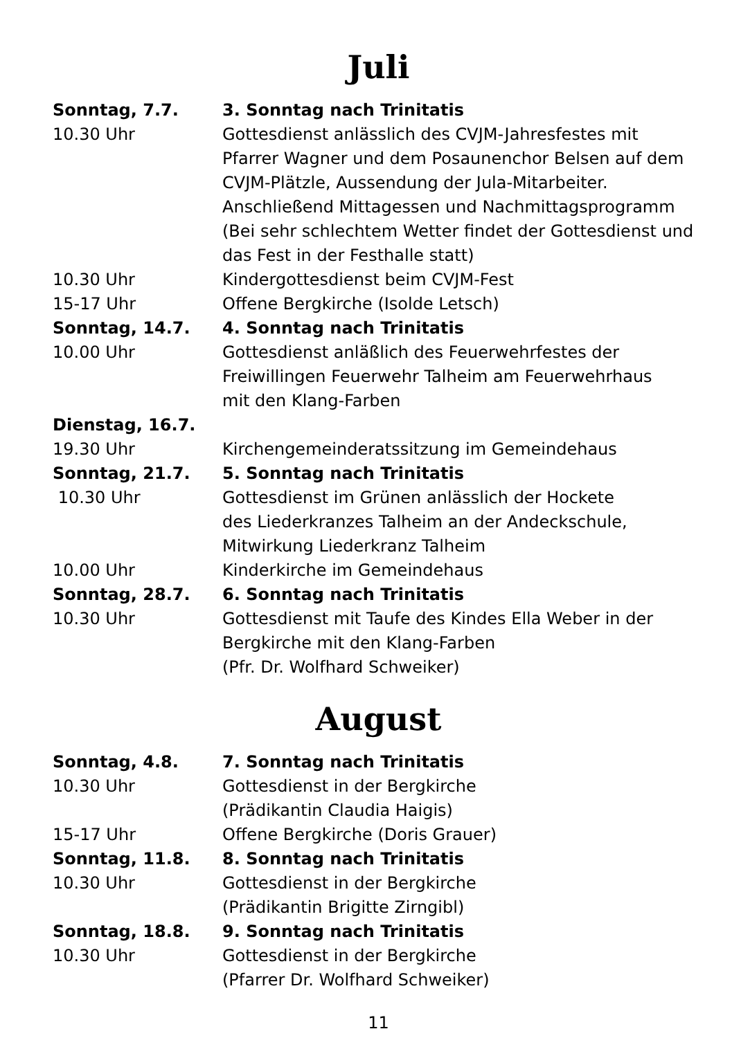Juli
| Sonntag, 7.7. | 3. Sonntag nach Trinitatis |
| 10.30 Uhr | Gottesdienst anlässlich des CVJM-Jahresfestes mit Pfarrer Wagner und dem Posaunenchor Belsen auf dem CVJM-Plätzle, Aussendung der Jula-Mitarbeiter. Anschließend Mittagessen und Nachmittagsprogramm (Bei sehr schlechtem Wetter findet der Gottesdienst und das Fest in der Festhalle statt) |
| 10.30 Uhr | Kindergottesdienst beim CVJM-Fest |
| 15-17 Uhr | Offene Bergkirche (Isolde Letsch) |
| Sonntag, 14.7. | 4. Sonntag nach Trinitatis |
| 10.00 Uhr | Gottesdienst anläßlich des Feuerwehrfestes der Freiwillingen Feuerwehr Talheim am Feuerwehrhaus mit den Klang-Farben |
| Dienstag, 16.7. | |
| 19.30 Uhr | Kirchengemeinderatssitzung im Gemeindehaus |
| Sonntag, 21.7. | 5. Sonntag nach Trinitatis |
| 10.30 Uhr | Gottesdienst im Grünen anlässlich der Hockete des Liederkranzes Talheim an der Andeckschule, Mitwirkung Liederkranz Talheim |
| 10.00 Uhr | Kinderkirche im Gemeindehaus |
| Sonntag, 28.7. | 6. Sonntag nach Trinitatis |
| 10.30 Uhr | Gottesdienst mit Taufe des Kindes Ella Weber in der Bergkirche mit den Klang-Farben (Pfr. Dr. Wolfhard Schweiker) |
August
| Sonntag, 4.8. | 7. Sonntag nach Trinitatis |
| 10.30 Uhr | Gottesdienst in der Bergkirche (Prädikantin Claudia Haigis) |
| 15-17 Uhr | Offene Bergkirche (Doris Grauer) |
| Sonntag, 11.8. | 8. Sonntag nach Trinitatis |
| 10.30 Uhr | Gottesdienst in der Bergkirche (Prädikantin Brigitte Zirngibl) |
| Sonntag, 18.8. | 9. Sonntag nach Trinitatis |
| 10.30 Uhr | Gottesdienst in der Bergkirche (Pfarrer Dr. Wolfhard Schweiker) |
11